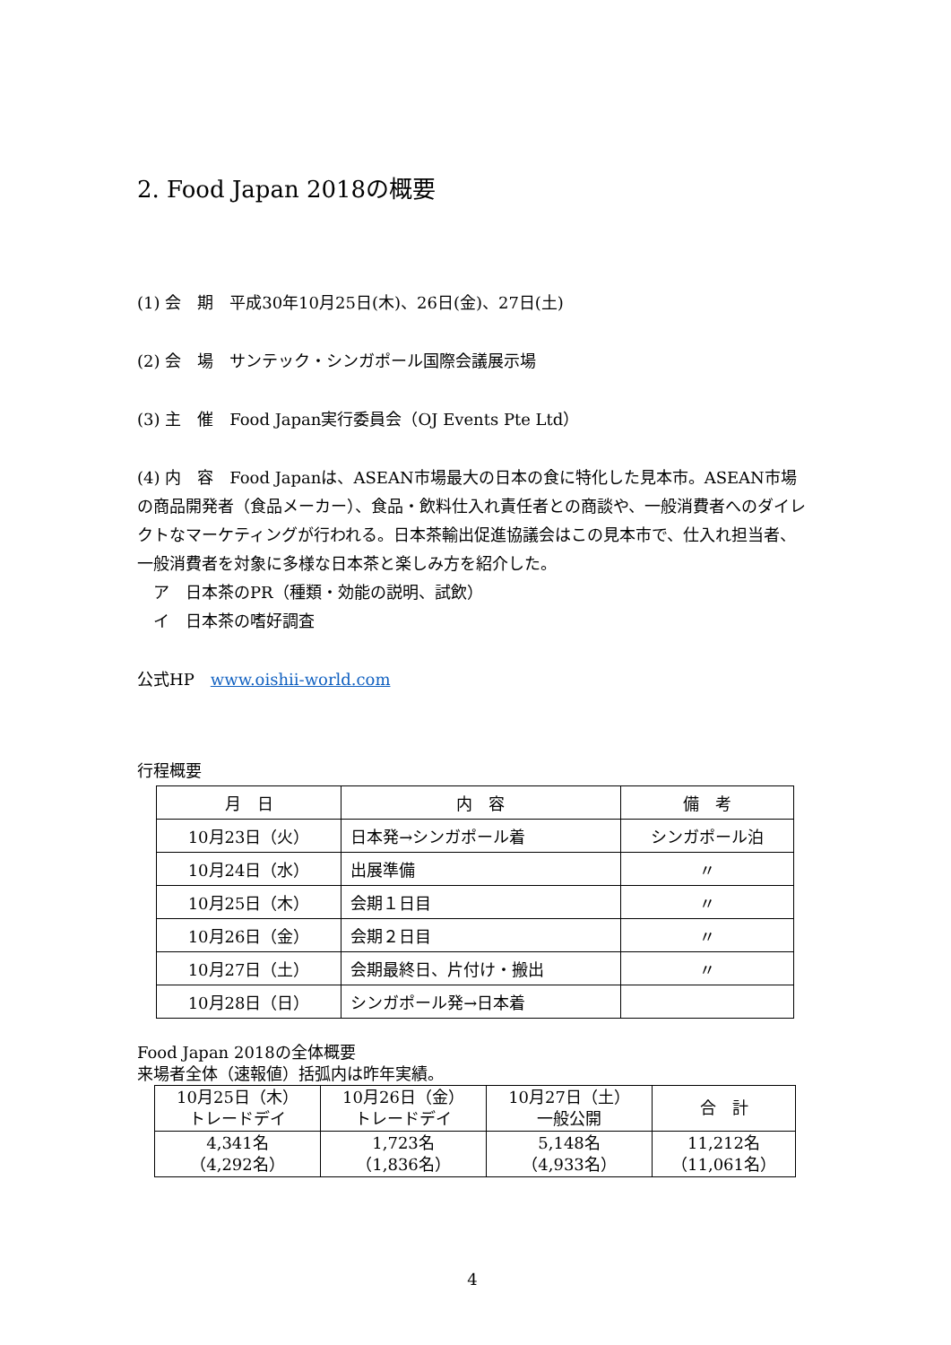2. Food Japan 2018の概要
(1) 会　期　平成30年10月25日(木)、26日(金)、27日(土)
(2) 会　場　サンテック・シンガポール国際会議展示場
(3) 主　催　Food Japan実行委員会（OJ Events Pte Ltd）
(4) 内　容　Food Japanは、ASEAN市場最大の日本の食に特化した見本市。ASEAN市場の商品開発者（食品メーカー）、食品・飲料仕入れ責任者との商談や、一般消費者へのダイレクトなマーケティングが行われる。日本茶輸出促進協議会はこの見本市で、仕入れ担当者、一般消費者を対象に多様な日本茶と楽しみ方を紹介した。
　ア　日本茶のPR（種類・効能の説明、試飲）
　イ　日本茶の嗜好調査
公式HP　www.oishii-world.com
行程概要
| 月 日 | 内 容 | 備 考 |
| --- | --- | --- |
| 10月23日（火） | 日本発→シンガポール着 | シンガポール泊 |
| 10月24日（水） | 出展準備 | 〃 |
| 10月25日（木） | 会期１日目 | 〃 |
| 10月26日（金） | 会期２日目 | 〃 |
| 10月27日（土） | 会期最終日、片付け・搬出 | 〃 |
| 10月28日（日） | シンガポール発→日本着 | |
Food Japan 2018の全体概要
来場者全体（速報値）括弧内は昨年実績。
| 10月25日（木） トレードデイ | 10月26日（金） トレードデイ | 10月27日（土） 一般公開 | 合 計 |
| --- | --- | --- | --- |
| 4,341名 （4,292名） | 1,723名 （1,836名） | 5,148名 （4,933名） | 11,212名 （11,061名） |
4